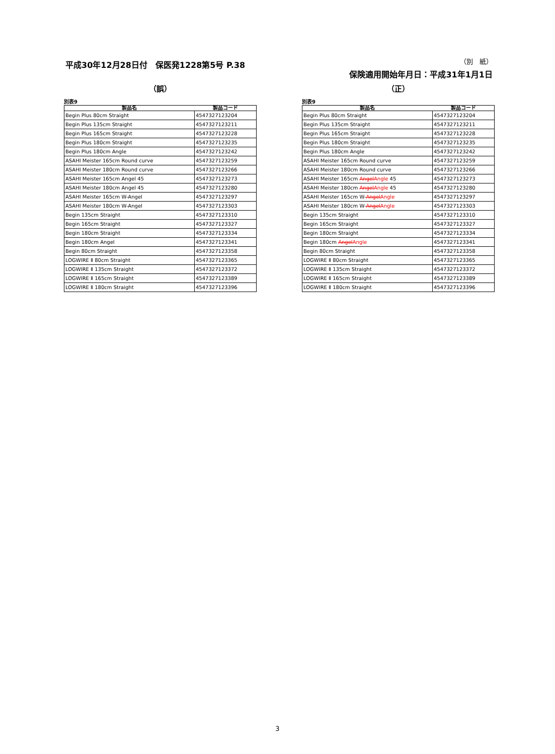平成30年12月28日付　保医発1228第5号 P.38
（別　紙）
保険適用開始年月日：平成31年1月1日
（誤）
別表9
| 製品名 | 製品コード |
| --- | --- |
| Begin Plus 80cm Straight | 4547327123204 |
| Begin Plus 135cm Straight | 4547327123211 |
| Begin Plus 165cm Straight | 4547327123228 |
| Begin Plus 180cm Straight | 4547327123235 |
| Begin Plus 180cm Angle | 4547327123242 |
| ASAHI Meister 165cm Round curve | 4547327123259 |
| ASAHI Meister 180cm Round curve | 4547327123266 |
| ASAHI Meister 165cm Angel 45 | 4547327123273 |
| ASAHI Meister 180cm Angel 45 | 4547327123280 |
| ASAHI Meister 165cm W-Angel | 4547327123297 |
| ASAHI Meister 180cm W-Angel | 4547327123303 |
| Begin 135cm Straight | 4547327123310 |
| Begin 165cm Straight | 4547327123327 |
| Begin 180cm Straight | 4547327123334 |
| Begin 180cm Angel | 4547327123341 |
| Begin 80cm Straight | 4547327123358 |
| LOGWIRE Ⅱ 80cm Straight | 4547327123365 |
| LOGWIRE Ⅱ 135cm Straight | 4547327123372 |
| LOGWIRE Ⅱ 165cm Straight | 4547327123389 |
| LOGWIRE Ⅱ 180cm Straight | 4547327123396 |
（正）
別表9
| 製品名 | 製品コード |
| --- | --- |
| Begin Plus 80cm Straight | 4547327123204 |
| Begin Plus 135cm Straight | 4547327123211 |
| Begin Plus 165cm Straight | 4547327123228 |
| Begin Plus 180cm Straight | 4547327123235 |
| Begin Plus 180cm Angle | 4547327123242 |
| ASAHI Meister 165cm Round curve | 4547327123259 |
| ASAHI Meister 180cm Round curve | 4547327123266 |
| ASAHI Meister 165cm Angel Angle 45 | 4547327123273 |
| ASAHI Meister 180cm Angel Angle 45 | 4547327123280 |
| ASAHI Meister 165cm W- Angel Angle | 4547327123297 |
| ASAHI Meister 180cm W- Angel Angle | 4547327123303 |
| Begin 135cm Straight | 4547327123310 |
| Begin 165cm Straight | 4547327123327 |
| Begin 180cm Straight | 4547327123334 |
| Begin 180cm Angel Angle | 4547327123341 |
| Begin 80cm Straight | 4547327123358 |
| LOGWIRE Ⅱ 80cm Straight | 4547327123365 |
| LOGWIRE Ⅱ 135cm Straight | 4547327123372 |
| LOGWIRE Ⅱ 165cm Straight | 4547327123389 |
| LOGWIRE Ⅱ 180cm Straight | 4547327123396 |
3